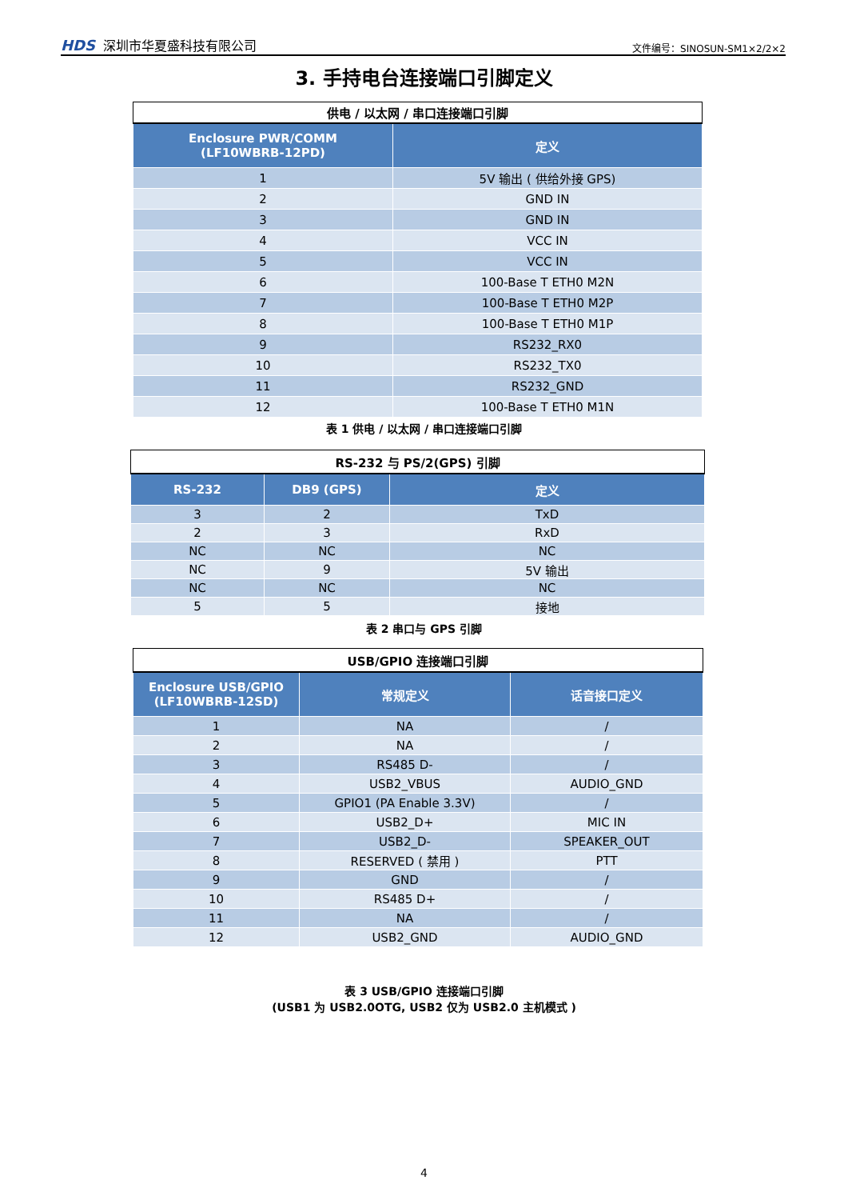HDS 深圳市华夏盛科技有限公司
文件编号：SINOSUN-SM1×2/2×2
3. 手持电台连接端口引脚定义
| 供电 / 以太网 / 串口连接端口引脚 | |
| --- | --- |
| Enclosure PWR/COMM (LF10WBRB-12PD) | 定义 |
| 1 | 5V 输出 ( 供给外接 GPS) |
| 2 | GND IN |
| 3 | GND IN |
| 4 | VCC IN |
| 5 | VCC IN |
| 6 | 100-Base T ETH0 M2N |
| 7 | 100-Base T ETH0 M2P |
| 8 | 100-Base T ETH0 M1P |
| 9 | RS232_RX0 |
| 10 | RS232_TX0 |
| 11 | RS232_GND |
| 12 | 100-Base T ETH0 M1N |
表 1 供电 / 以太网 / 串口连接端口引脚
| RS-232 与 PS/2(GPS) 引脚 | | |
| --- | --- | --- |
| RS-232 | DB9 (GPS) | 定义 |
| 3 | 2 | TxD |
| 2 | 3 | RxD |
| NC | NC | NC |
| NC | 9 | 5V 输出 |
| NC | NC | NC |
| 5 | 5 | 接地 |
表 2 串口与 GPS 引脚
| USB/GPIO 连接端口引脚 | | |
| --- | --- | --- |
| Enclosure USB/GPIO (LF10WBRB-12SD) | 常规定义 | 话音接口定义 |
| 1 | NA | / |
| 2 | NA | / |
| 3 | RS485 D- | / |
| 4 | USB2_VBUS | AUDIO_GND |
| 5 | GPIO1 (PA Enable 3.3V) | / |
| 6 | USB2_D+ | MIC IN |
| 7 | USB2_D- | SPEAKER_OUT |
| 8 | RESERVED ( 禁用 ) | PTT |
| 9 | GND | / |
| 10 | RS485 D+ | / |
| 11 | NA | / |
| 12 | USB2_GND | AUDIO_GND |
表 3 USB/GPIO 连接端口引脚
(USB1 为 USB2.0OTG, USB2 仅为 USB2.0 主机模式 )
4